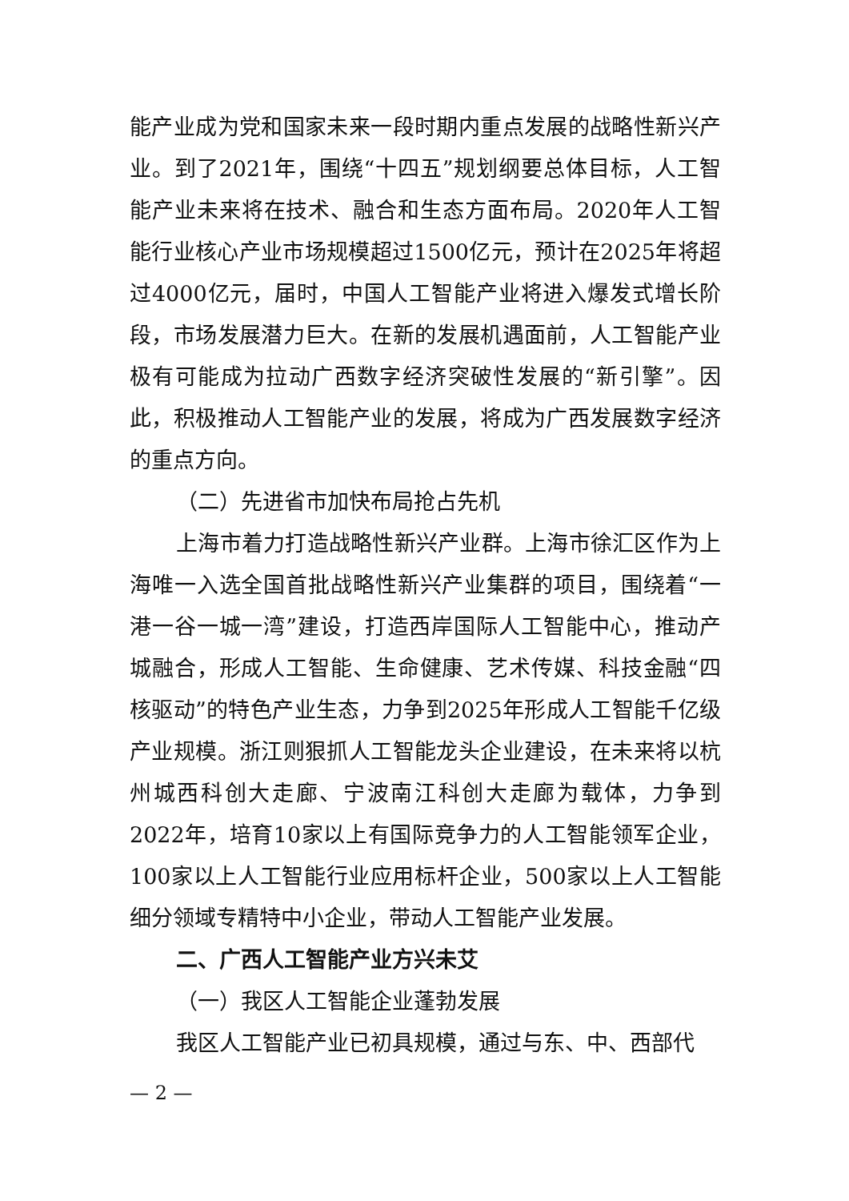能产业成为党和国家未来一段时期内重点发展的战略性新兴产业。到了2021年，围绕“十四五”规划纲要总体目标，人工智能产业未来将在技术、融合和生态方面布局。2020年人工智能行业核心产业市场规模超过1500亿元，预计在2025年将超过4000亿元，届时，中国人工智能产业将进入爆发式增长阶段，市场发展潜力巨大。在新的发展机遇面前，人工智能产业极有可能成为拉动广西数字经济突破性发展的“新引擎”。因此，积极推动人工智能产业的发展，将成为广西发展数字经济的重点方向。
（二）先进省市加快布局抢占先机
上海市着力打造战略性新兴产业群。上海市徐汇区作为上海唯一入选全国首批战略性新兴产业集群的项目，围绕着“一港一谷一城一湾”建设，打造西岸国际人工智能中心，推动产城融合，形成人工智能、生命健康、艺术传媒、科技金融“四核驱动”的特色产业生态，力争到2025年形成人工智能千亿级产业规模。浙江则狠抓人工智能龙头企业建设，在未来将以杭州城西科创大走廊、宁波南江科创大走廊为载体，力争到2022年，培育10家以上有国际竞争力的人工智能领军企业，100家以上人工智能行业应用标杆企业，500家以上人工智能细分领域专精特中小企业，带动人工智能产业发展。
二、广西人工智能产业方兴未艾
（一）我区人工智能企业蓬勃发展
我区人工智能产业已初具规模，通过与东、中、西部代
— 2 —